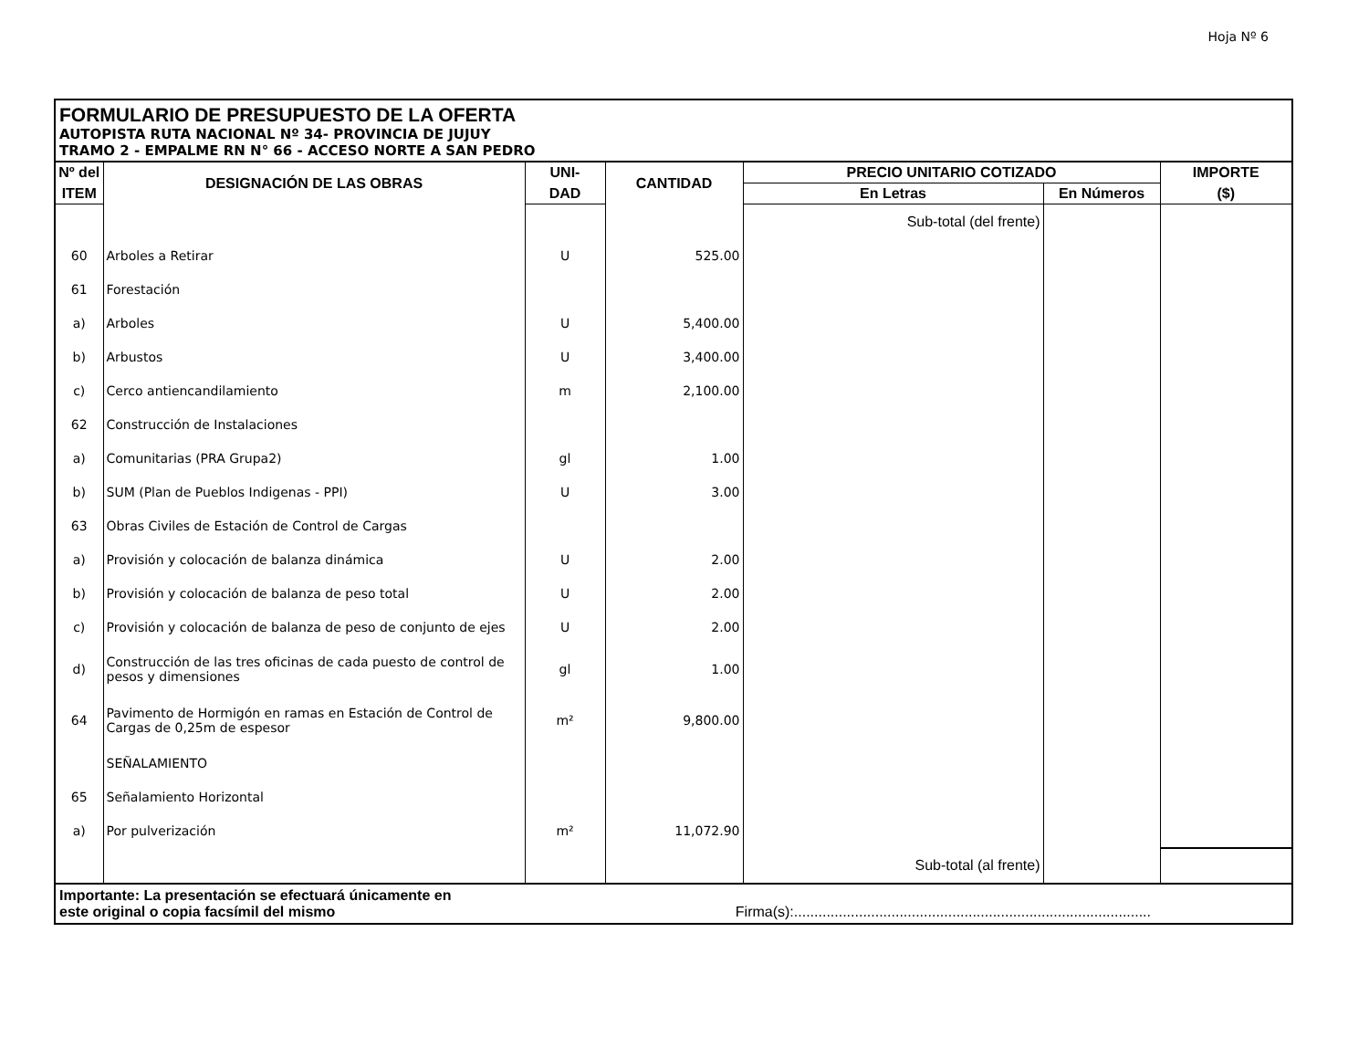Hoja Nº 6
FORMULARIO DE PRESUPUESTO DE LA OFERTA
AUTOPISTA RUTA NACIONAL Nº 34- PROVINCIA DE JUJUY
TRAMO 2 - EMPALME RN N° 66 - ACCESO NORTE A SAN PEDRO
| Nº del | DESIGNACIÓN DE LAS OBRAS | UNI- | CANTIDAD | PRECIO UNITARIO COTIZADO | | IMPORTE |
| --- | --- | --- | --- | --- | --- | --- |
| ITEM | | DAD | | En Letras | En Números | ($) |
| | | | | Sub-total (del frente) | | |
| 60 | Arboles a Retirar | U | 525.00 | | | |
| 61 | Forestación | | | | | |
| a) | Arboles | U | 5,400.00 | | | |
| b) | Arbustos | U | 3,400.00 | | | |
| c) | Cerco antiencandilamiento | m | 2,100.00 | | | |
| 62 | Construcción de Instalaciones | | | | | |
| a) | Comunitarias (PRA Grupa2) | gl | 1.00 | | | |
| b) | SUM (Plan de Pueblos Indigenas - PPI) | U | 3.00 | | | |
| 63 | Obras Civiles de Estación de Control de Cargas | | | | | |
| a) | Provisión y colocación de balanza dinámica | U | 2.00 | | | |
| b) | Provisión y colocación de balanza de peso total | U | 2.00 | | | |
| c) | Provisión y colocación de balanza de peso de conjunto de ejes | U | 2.00 | | | |
| d) | Construcción de las tres oficinas de cada puesto de control de pesos y dimensiones | gl | 1.00 | | | |
| 64 | Pavimento de Hormigón en ramas en Estación de Control de Cargas de 0,25m de espesor | m² | 9,800.00 | | | |
| | SEÑALAMIENTO | | | | | |
| 65 | Señalamiento Horizontal | | | | | |
| a) | Por pulverización | m² | 11,072.90 | | | |
| | | | | Sub-total (al frente) | | |
Importante: La presentación se efectuará únicamente en
este original o copia facsímil del mismo Firma(s):........................................................................................